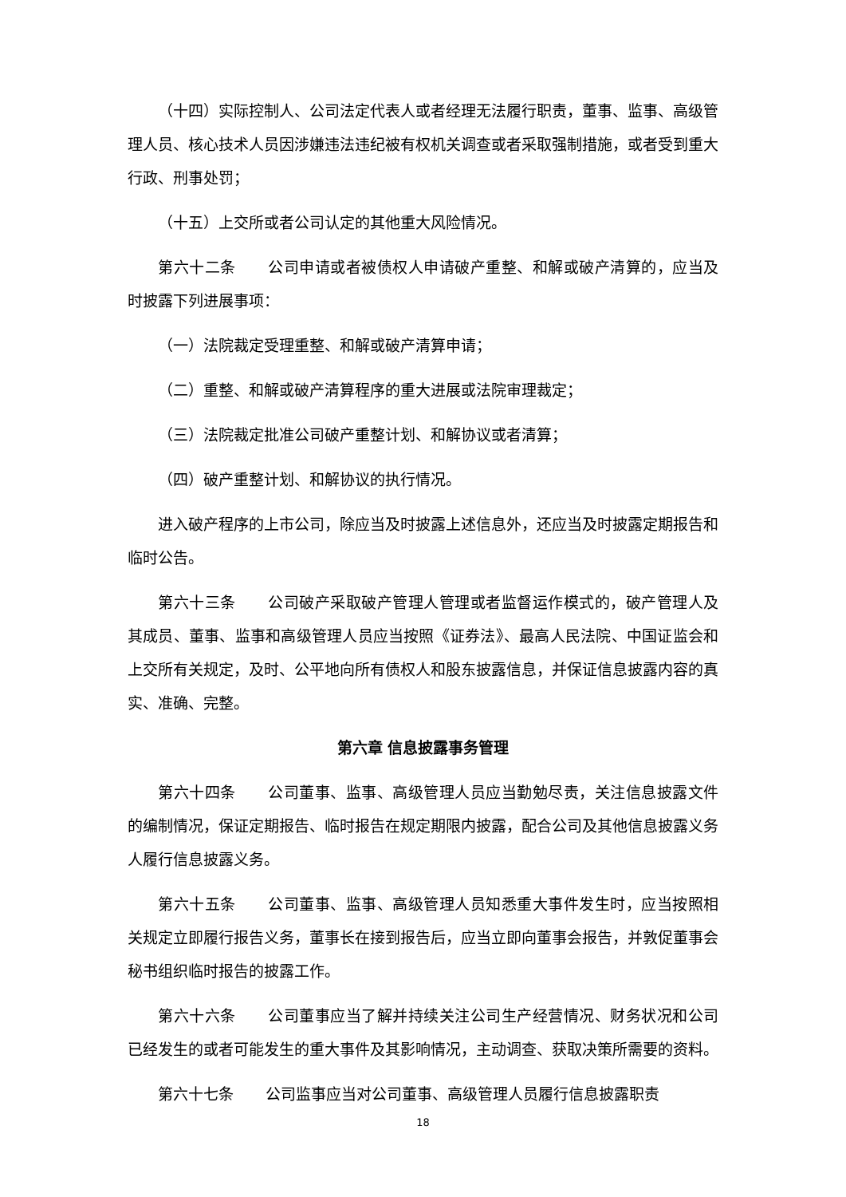（十四）实际控制人、公司法定代表人或者经理无法履行职责，董事、监事、高级管理人员、核心技术人员因涉嫌违法违纪被有权机关调查或者采取强制措施，或者受到重大行政、刑事处罚；
（十五）上交所或者公司认定的其他重大风险情况。
第六十二条 公司申请或者被债权人申请破产重整、和解或破产清算的，应当及时披露下列进展事项：
（一）法院裁定受理重整、和解或破产清算申请；
（二）重整、和解或破产清算程序的重大进展或法院审理裁定；
（三）法院裁定批准公司破产重整计划、和解协议或者清算；
（四）破产重整计划、和解协议的执行情况。
进入破产程序的上市公司，除应当及时披露上述信息外，还应当及时披露定期报告和临时公告。
第六十三条 公司破产采取破产管理人管理或者监督运作模式的，破产管理人及其成员、董事、监事和高级管理人员应当按照《证券法》、最高人民法院、中国证监会和上交所有关规定，及时、公平地向所有债权人和股东披露信息，并保证信息披露内容的真实、准确、完整。
第六章 信息披露事务管理
第六十四条 公司董事、监事、高级管理人员应当勤勉尽责，关注信息披露文件的编制情况，保证定期报告、临时报告在规定期限内披露，配合公司及其他信息披露义务人履行信息披露义务。
第六十五条 公司董事、监事、高级管理人员知悉重大事件发生时，应当按照相关规定立即履行报告义务，董事长在接到报告后，应当立即向董事会报告，并敦促董事会秘书组织临时报告的披露工作。
第六十六条 公司董事应当了解并持续关注公司生产经营情况、财务状况和公司已经发生的或者可能发生的重大事件及其影响情况，主动调查、获取决策所需要的资料。
第六十七条 公司监事应当对公司董事、高级管理人员履行信息披露职责
18